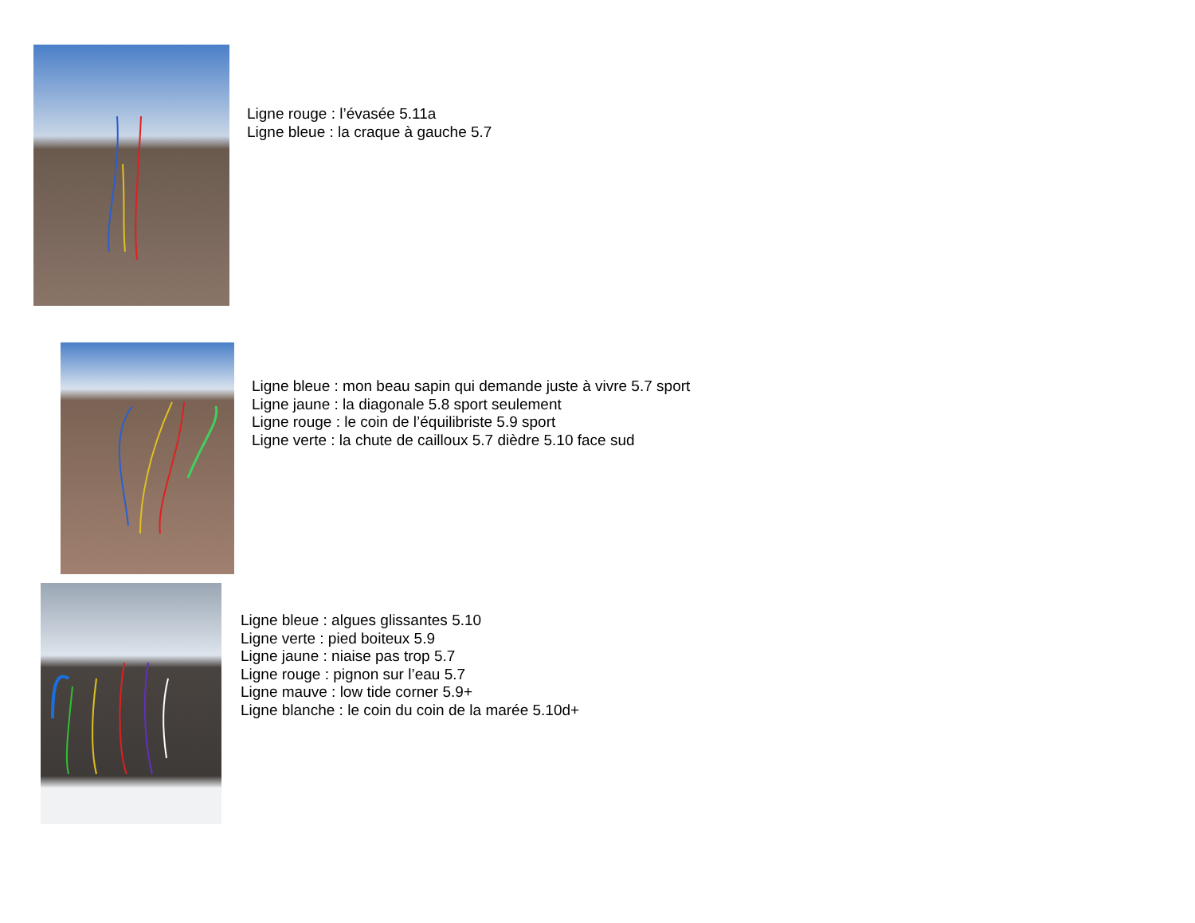Ligne rouge : l’évasée 5.11a
Ligne bleue : la craque à gauche 5.7
Ligne bleue : mon beau sapin qui demande juste à vivre 5.7 sport
Ligne jaune : la diagonale 5.8 sport seulement
Ligne rouge : le coin de l’équilibriste 5.9 sport
Ligne verte : la chute de cailloux 5.7 dièdre 5.10 face sud
Ligne bleue : algues glissantes 5.10
Ligne verte : pied boiteux 5.9
Ligne jaune : niaise pas trop 5.7
Ligne rouge : pignon sur l’eau 5.7
Ligne mauve : low tide corner 5.9+
Ligne blanche : le coin du coin de la marée 5.10d+